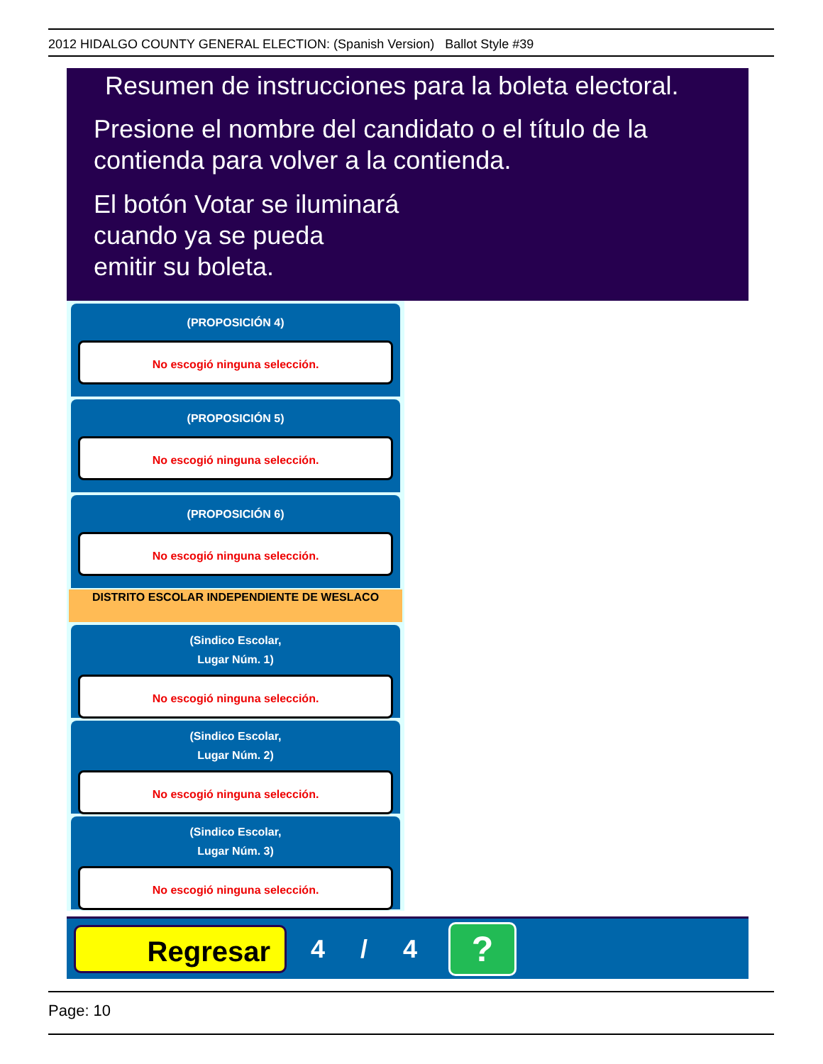2012 HIDALGO COUNTY GENERAL ELECTION: (Spanish Version) Ballot Style #39
Resumen de instrucciones para la boleta electoral.
Presione el nombre del candidato o el título de la
contienda para volver a la contienda.
El botón Votar se iluminará
cuando ya se pueda
emitir su boleta.
(PROPOSICIÓN 4)
No escogió ninguna selección.
(PROPOSICIÓN 5)
No escogió ninguna selección.
(PROPOSICIÓN 6)
No escogió ninguna selección.
DISTRITO ESCOLAR INDEPENDIENTE DE WESLACO
(Sindico Escolar,
Lugar Núm. 1)
No escogió ninguna selección.
(Sindico Escolar,
Lugar Núm. 2)
No escogió ninguna selección.
(Sindico Escolar,
Lugar Núm. 3)
No escogió ninguna selección.
Regresar
4 / 4
?
Page: 10